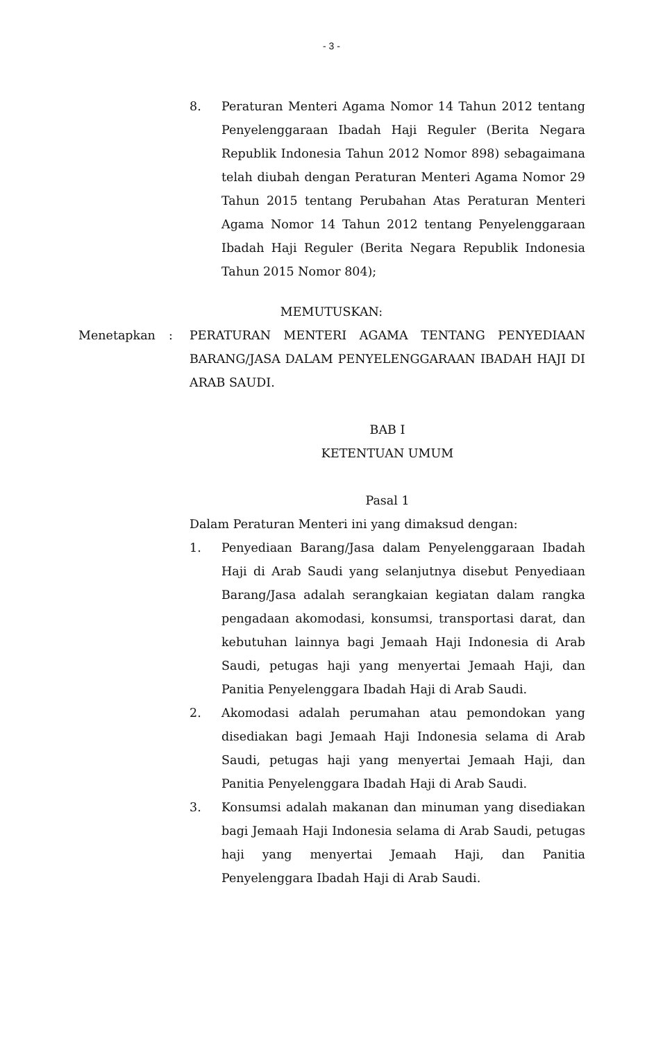- 3 -
8. Peraturan Menteri Agama Nomor 14 Tahun 2012 tentang Penyelenggaraan Ibadah Haji Reguler (Berita Negara Republik Indonesia Tahun 2012 Nomor 898) sebagaimana telah diubah dengan Peraturan Menteri Agama Nomor 29 Tahun 2015 tentang Perubahan Atas Peraturan Menteri Agama Nomor 14 Tahun 2012 tentang Penyelenggaraan Ibadah Haji Reguler (Berita Negara Republik Indonesia Tahun 2015 Nomor 804);
MEMUTUSKAN:
Menetapkan : PERATURAN MENTERI AGAMA TENTANG PENYEDIAAN BARANG/JASA DALAM PENYELENGGARAAN IBADAH HAJI DI ARAB SAUDI.
BAB I
KETENTUAN UMUM
Pasal 1
Dalam Peraturan Menteri ini yang dimaksud dengan:
1. Penyediaan Barang/Jasa dalam Penyelenggaraan Ibadah Haji di Arab Saudi yang selanjutnya disebut Penyediaan Barang/Jasa adalah serangkaian kegiatan dalam rangka pengadaan akomodasi, konsumsi, transportasi darat, dan kebutuhan lainnya bagi Jemaah Haji Indonesia di Arab Saudi, petugas haji yang menyertai Jemaah Haji, dan Panitia Penyelenggara Ibadah Haji di Arab Saudi.
2. Akomodasi adalah perumahan atau pemondokan yang disediakan bagi Jemaah Haji Indonesia selama di Arab Saudi, petugas haji yang menyertai Jemaah Haji, dan Panitia Penyelenggara Ibadah Haji di Arab Saudi.
3. Konsumsi adalah makanan dan minuman yang disediakan bagi Jemaah Haji Indonesia selama di Arab Saudi, petugas haji yang menyertai Jemaah Haji, dan Panitia Penyelenggara Ibadah Haji di Arab Saudi.